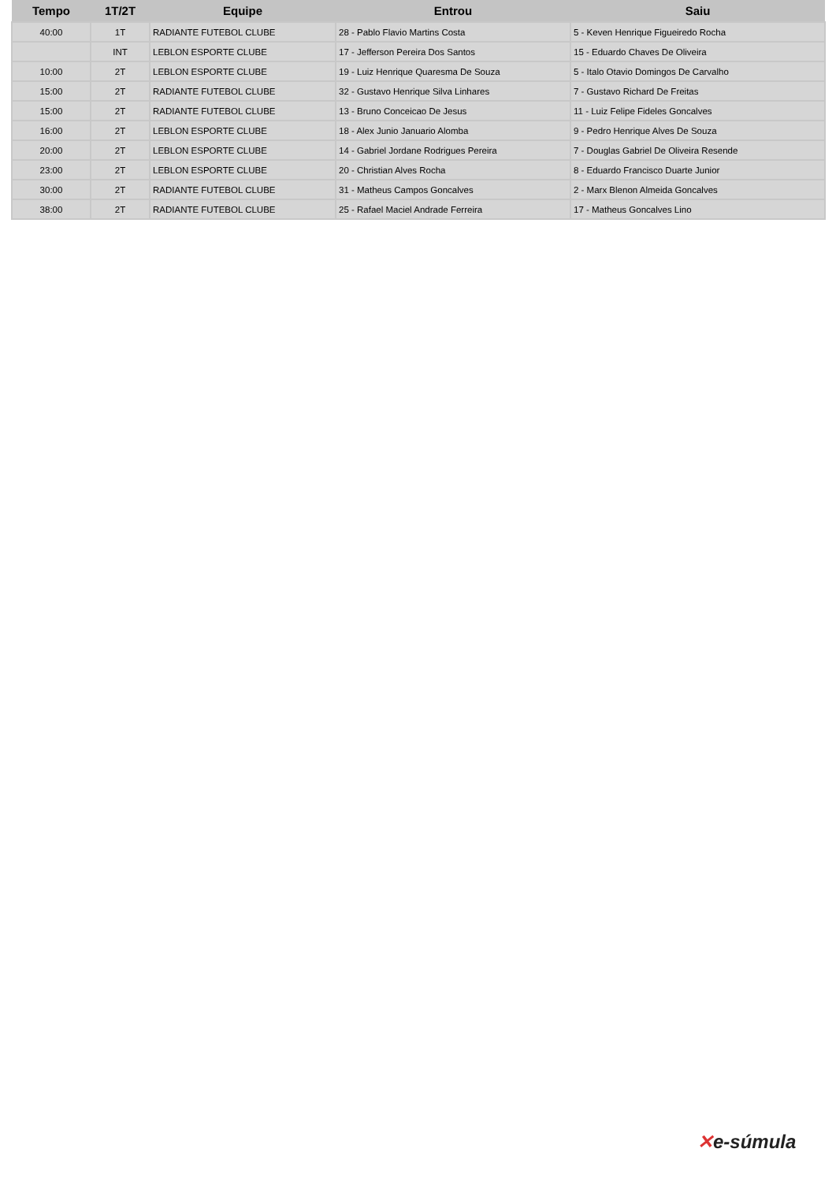| Tempo | 1T/2T | Equipe | Entrou | Saiu |
| --- | --- | --- | --- | --- |
| 40:00 | 1T | RADIANTE FUTEBOL CLUBE | 28 - Pablo Flavio Martins Costa | 5 - Keven Henrique Figueiredo Rocha |
| | INT | LEBLON ESPORTE CLUBE | 17 - Jefferson Pereira Dos Santos | 15 - Eduardo Chaves De Oliveira |
| 10:00 | 2T | LEBLON ESPORTE CLUBE | 19 - Luiz Henrique Quaresma De Souza | 5 - Italo Otavio Domingos De Carvalho |
| 15:00 | 2T | RADIANTE FUTEBOL CLUBE | 32 - Gustavo Henrique Silva Linhares | 7 - Gustavo Richard De Freitas |
| 15:00 | 2T | RADIANTE FUTEBOL CLUBE | 13 - Bruno Conceicao De Jesus | 11 - Luiz Felipe Fideles Goncalves |
| 16:00 | 2T | LEBLON ESPORTE CLUBE | 18 - Alex Junio Januario Alomba | 9 - Pedro Henrique Alves De Souza |
| 20:00 | 2T | LEBLON ESPORTE CLUBE | 14 - Gabriel Jordane Rodrigues Pereira | 7 - Douglas Gabriel De Oliveira Resende |
| 23:00 | 2T | LEBLON ESPORTE CLUBE | 20 - Christian Alves Rocha | 8 - Eduardo Francisco Duarte Junior |
| 30:00 | 2T | RADIANTE FUTEBOL CLUBE | 31 - Matheus Campos Goncalves | 2 - Marx Blenon Almeida Goncalves |
| 38:00 | 2T | RADIANTE FUTEBOL CLUBE | 25 - Rafael Maciel Andrade Ferreira | 17 - Matheus Goncalves Lino |
✕e-súmula